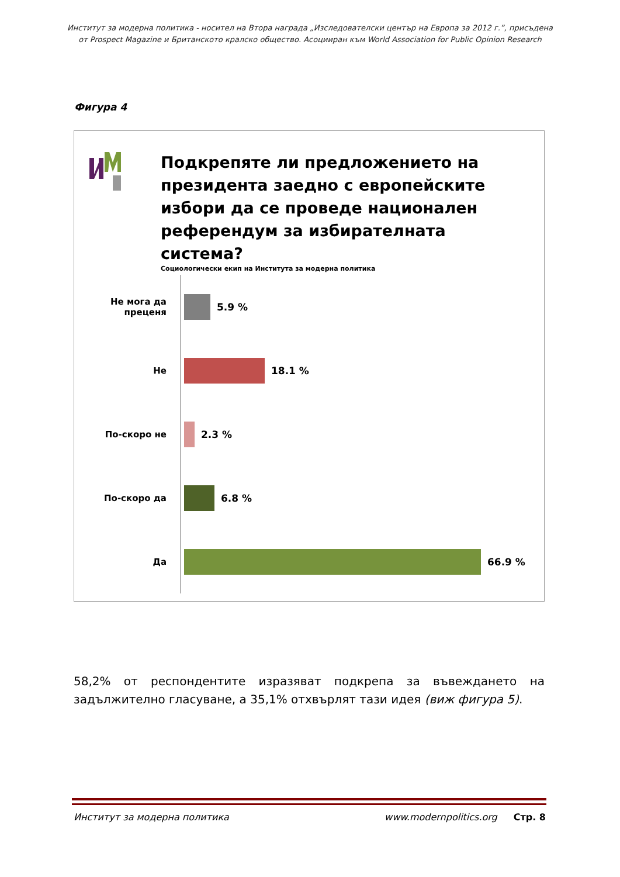Институт за модерна политика - носител на Втора награда „Изследователски център на Европа за 2012 г.”, присъдена
от Prospect Magazine и Британското кралско общество. Асоцииран към World Association for Public Opinion Research
Фигура 4
Подкрепяте ли предложението на президента заедно с европейските избори да се проведе национален референдум за избирателната система?
Социологически екип на Института за модерна политика
Не мога да
преценя
5.9 %
Не 18.1 %
По-скоро не 2.3 %
По-скоро да 6.8 %
Да 66.9 %
58,2% от респондентите изразяват подкрепа за въвеждането на задължително гласуване, а 35,1% отхвърлят тази идея (виж фигура 5).
Институт за модерна политика www.modernpolitics.org Стр. 8